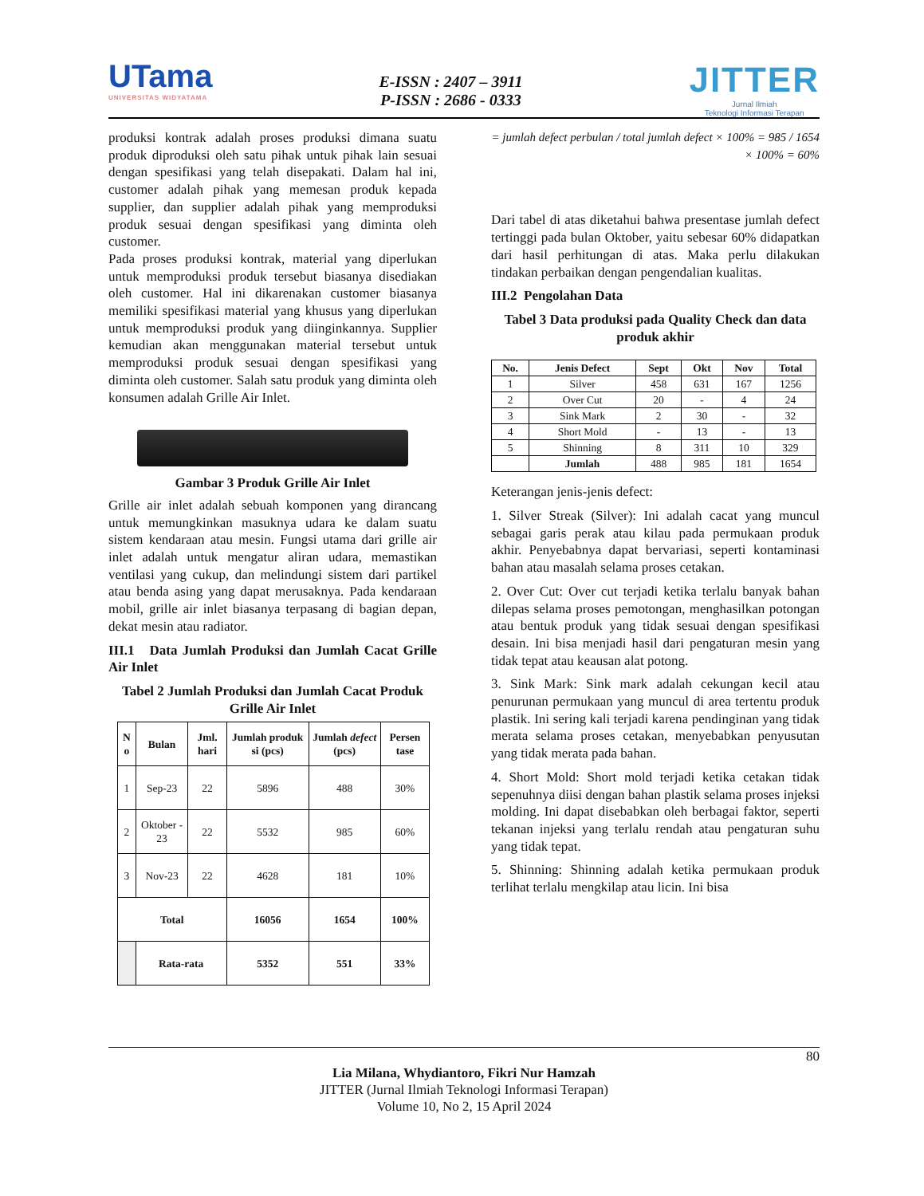UTama
UNIVERSITAS WIDYATAMA
E-ISSN : 2407 – 3911
P-ISSN : 2686 - 0333
JITTER
Jurnal Ilmiah
Teknologi Informasi Terapan
produksi kontrak adalah proses produksi dimana suatu produk diproduksi oleh satu pihak untuk pihak lain sesuai dengan spesifikasi yang telah disepakati. Dalam hal ini, customer adalah pihak yang memesan produk kepada supplier, dan supplier adalah pihak yang memproduksi produk sesuai dengan spesifikasi yang diminta oleh customer.
Pada proses produksi kontrak, material yang diperlukan untuk memproduksi produk tersebut biasanya disediakan oleh customer. Hal ini dikarenakan customer biasanya memiliki spesifikasi material yang khusus yang diperlukan untuk memproduksi produk yang diinginkannya. Supplier kemudian akan menggunakan material tersebut untuk memproduksi produk sesuai dengan spesifikasi yang diminta oleh customer. Salah satu produk yang diminta oleh konsumen adalah Grille Air Inlet.
Gambar 3 Produk Grille Air Inlet
Grille air inlet adalah sebuah komponen yang dirancang untuk memungkinkan masuknya udara ke dalam suatu sistem kendaraan atau mesin. Fungsi utama dari grille air inlet adalah untuk mengatur aliran udara, memastikan ventilasi yang cukup, dan melindungi sistem dari partikel atau benda asing yang dapat merusaknya. Pada kendaraan mobil, grille air inlet biasanya terpasang di bagian depan, dekat mesin atau radiator.
III.1 Data Jumlah Produksi dan Jumlah Cacat Grille Air Inlet
Tabel 2 Jumlah Produksi dan Jumlah Cacat Produk Grille Air Inlet
| N o | Bulan | Jml. hari | Jumlah produk si (pcs) | Jumlah defect (pcs) | Persen tase |
| --- | --- | --- | --- | --- | --- |
| 1 | Sep-23 | 22 | 5896 | 488 | 30% |
| 2 | Oktober - 23 | 22 | 5532 | 985 | 60% |
| 3 | Nov-23 | 22 | 4628 | 181 | 10% |
| Total | | | 16056 | 1654 | 100% |
| | Rata-rata | | 5352 | 551 | 33% |
= jumlah defect perbulan / total jumlah defect × 100% = 985 / 1654 × 100% = 60%
Dari tabel di atas diketahui bahwa presentase jumlah defect tertinggi pada bulan Oktober, yaitu sebesar 60% didapatkan dari hasil perhitungan di atas. Maka perlu dilakukan tindakan perbaikan dengan pengendalian kualitas.
III.2 Pengolahan Data
Tabel 3 Data produksi pada Quality Check dan data produk akhir
| No. | Jenis Defect | Sept | Okt | Nov | Total |
| --- | --- | --- | --- | --- | --- |
| 1 | Silver | 458 | 631 | 167 | 1256 |
| 2 | Over Cut | 20 | - | 4 | 24 |
| 3 | Sink Mark | 2 | 30 | - | 32 |
| 4 | Short Mold | - | 13 | - | 13 |
| 5 | Shinning | 8 | 311 | 10 | 329 |
| | Jumlah | 488 | 985 | 181 | 1654 |
Keterangan jenis-jenis defect:
1. Silver Streak (Silver): Ini adalah cacat yang muncul sebagai garis perak atau kilau pada permukaan produk akhir. Penyebabnya dapat bervariasi, seperti kontaminasi bahan atau masalah selama proses cetakan.
2. Over Cut: Over cut terjadi ketika terlalu banyak bahan dilepas selama proses pemotongan, menghasilkan potongan atau bentuk produk yang tidak sesuai dengan spesifikasi desain. Ini bisa menjadi hasil dari pengaturan mesin yang tidak tepat atau keausan alat potong.
3. Sink Mark: Sink mark adalah cekungan kecil atau penurunan permukaan yang muncul di area tertentu produk plastik. Ini sering kali terjadi karena pendinginan yang tidak merata selama proses cetakan, menyebabkan penyusutan yang tidak merata pada bahan.
4. Short Mold: Short mold terjadi ketika cetakan tidak sepenuhnya diisi dengan bahan plastik selama proses injeksi molding. Ini dapat disebabkan oleh berbagai faktor, seperti tekanan injeksi yang terlalu rendah atau pengaturan suhu yang tidak tepat.
5. Shinning: Shinning adalah ketika permukaan produk terlihat terlalu mengkilap atau licin. Ini bisa
80
Lia Milana, Whydiantoro, Fikri Nur Hamzah
JITTER (Jurnal Ilmiah Teknologi Informasi Terapan)
Volume 10, No 2, 15 April 2024